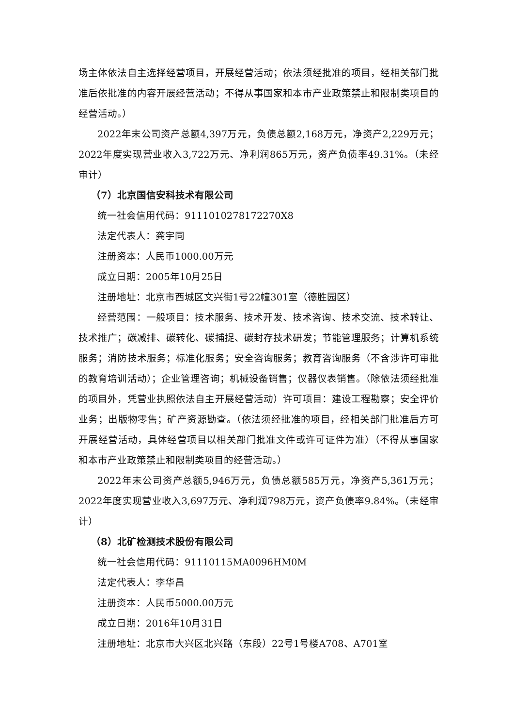场主体依法自主选择经营项目，开展经营活动；依法须经批准的项目，经相关部门批准后依批准的内容开展经营活动；不得从事国家和本市产业政策禁止和限制类项目的经营活动。）
2022年末公司资产总额4,397万元，负债总额2,168万元，净资产2,229万元；2022年度实现营业收入3,722万元、净利润865万元，资产负债率49.31%。（未经审计）
（7）北京国信安科技术有限公司
统一社会信用代码：9111010278172270X8
法定代表人：龚宇同
注册资本：人民币1000.00万元
成立日期：2005年10月25日
注册地址：北京市西城区文兴街1号22幢301室（德胜园区）
经营范围：一般项目：技术服务、技术开发、技术咨询、技术交流、技术转让、技术推广；碳减排、碳转化、碳捕捉、碳封存技术研发；节能管理服务；计算机系统服务；消防技术服务；标准化服务；安全咨询服务；教育咨询服务（不含涉许可审批的教育培训活动）；企业管理咨询；机械设备销售；仪器仪表销售。（除依法须经批准的项目外，凭营业执照依法自主开展经营活动）许可项目：建设工程勘察；安全评价业务；出版物零售；矿产资源勘查。（依法须经批准的项目，经相关部门批准后方可开展经营活动，具体经营项目以相关部门批准文件或许可证件为准）（不得从事国家和本市产业政策禁止和限制类项目的经营活动。）
2022年末公司资产总额5,946万元，负债总额585万元，净资产5,361万元；2022年度实现营业收入3,697万元、净利润798万元，资产负债率9.84%。（未经审计）
（8）北矿检测技术股份有限公司
统一社会信用代码：91110115MA0096HM0M
法定代表人：李华昌
注册资本：人民币5000.00万元
成立日期：2016年10月31日
注册地址：北京市大兴区北兴路（东段）22号1号楼A708、A701室